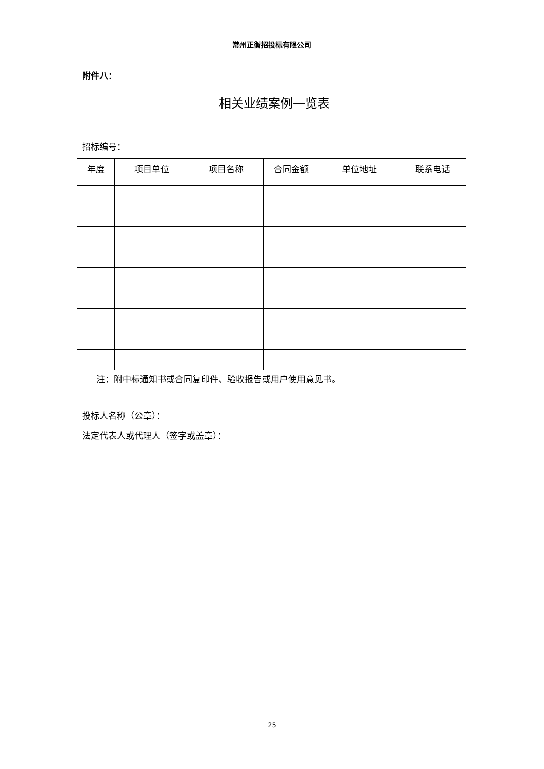常州正衡招投标有限公司
附件八：
相关业绩案例一览表
招标编号：
| 年度 | 项目单位 | 项目名称 | 合同金额 | 单位地址 | 联系电话 |
| --- | --- | --- | --- | --- | --- |
注：附中标通知书或合同复印件、验收报告或用户使用意见书。
投标人名称（公章）：
法定代表人或代理人（签字或盖章）：
25